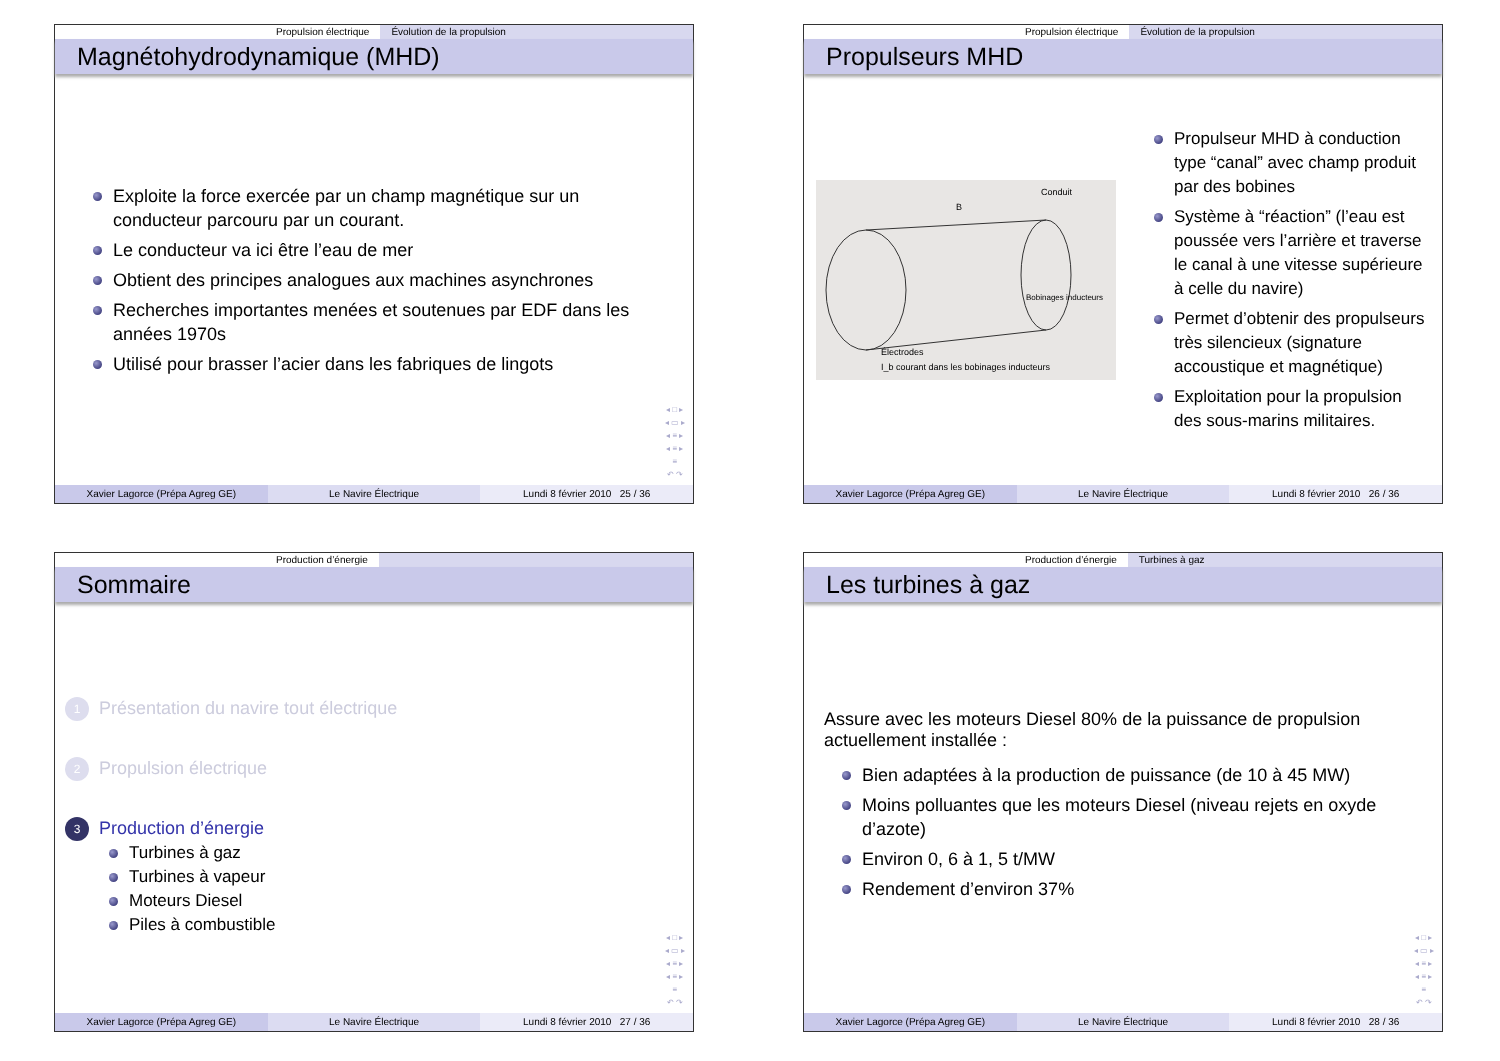Propulsion électrique Évolution de la propulsion
Magnétohydrodynamique (MHD)
Exploite la force exercée par un champ magnétique sur un conducteur parcouru par un courant.
Le conducteur va ici être l’eau de mer
Obtient des principes analogues aux machines asynchrones
Recherches importantes menées et soutenues par EDF dans les années 1970s
Utilisé pour brasser l’acier dans les fabriques de lingots
◂ □ ▸
◂ ▭ ▸
◂ ≡ ▸
◂ ≡ ▸
≡
↶ ↷
Xavier Lagorce (Prépa Agreg GE)
Le Navire Électrique Lundi 8 février 2010 25 / 36
Propulsion électrique Évolution de la propulsion
Propulseurs MHD
Conduit
Bobinages inducteurs
Électrodes
I_b courant dans les bobinages inducteurs
B
Propulseur MHD à conduction type “canal” avec champ produit par des bobines
Système à “réaction” (l’eau est poussée vers l’arrière et traverse le canal à une vitesse supérieure à celle du navire)
Permet d’obtenir des propulseurs très silencieux (signature accoustique et magnétique)
Exploitation pour la propulsion des sous-marins militaires.
Xavier Lagorce (Prépa Agreg GE)
Le Navire Électrique Lundi 8 février 2010 26 / 36
Production d’énergie
Sommaire
1 Présentation du navire tout électrique
2 Propulsion électrique
3 Production d’énergie
Turbines à gaz
Turbines à vapeur
Moteurs Diesel
Piles à combustible
◂ □ ▸
◂ ▭ ▸
◂ ≡ ▸
◂ ≡ ▸
≡
↶ ↷
Xavier Lagorce (Prépa Agreg GE)
Le Navire Électrique Lundi 8 février 2010 27 / 36
Production d’énergie Turbines à gaz
Les turbines à gaz
Assure avec les moteurs Diesel 80% de la puissance de propulsion actuellement installée :
Bien adaptées à la production de puissance (de 10 à 45 MW)
Moins polluantes que les moteurs Diesel (niveau rejets en oxyde d’azote)
Environ 0, 6 à 1, 5 t/MW
Rendement d’environ 37%
◂ □ ▸
◂ ▭ ▸
◂ ≡ ▸
◂ ≡ ▸
≡
↶ ↷
Xavier Lagorce (Prépa Agreg GE)
Le Navire Électrique Lundi 8 février 2010 28 / 36